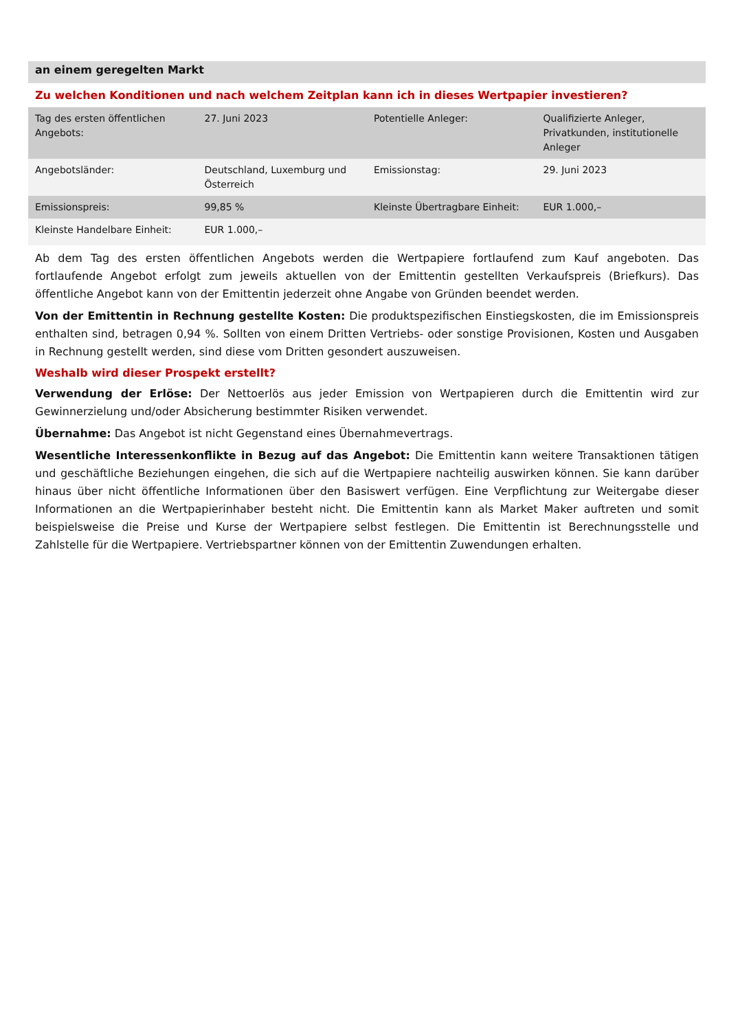an einem geregelten Markt
Zu welchen Konditionen und nach welchem Zeitplan kann ich in dieses Wertpapier investieren?
| Tag des ersten öffentlichen Angebots: | 27. Juni 2023 | Potentielle Anleger: | Qualifizierte Anleger, Privatkunden, institutionelle Anleger |
| Angebotsländer: | Deutschland, Luxemburg und Österreich | Emissionstag: | 29. Juni 2023 |
| Emissionspreis: | 99,85 % | Kleinste Übertragbare Einheit: | EUR 1.000,– |
| Kleinste Handelbare Einheit: | EUR 1.000,– | | |
Ab dem Tag des ersten öffentlichen Angebots werden die Wertpapiere fortlaufend zum Kauf angeboten. Das fortlaufende Angebot erfolgt zum jeweils aktuellen von der Emittentin gestellten Verkaufspreis (Briefkurs). Das öffentliche Angebot kann von der Emittentin jederzeit ohne Angabe von Gründen beendet werden.
Von der Emittentin in Rechnung gestellte Kosten: Die produktspezifischen Einstiegskosten, die im Emissionspreis enthalten sind, betragen 0,94 %. Sollten von einem Dritten Vertriebs- oder sonstige Provisionen, Kosten und Ausgaben in Rechnung gestellt werden, sind diese vom Dritten gesondert auszuweisen.
Weshalb wird dieser Prospekt erstellt?
Verwendung der Erlöse: Der Nettoerlös aus jeder Emission von Wertpapieren durch die Emittentin wird zur Gewinnerzielung und/oder Absicherung bestimmter Risiken verwendet.
Übernahme: Das Angebot ist nicht Gegenstand eines Übernahmevertrags.
Wesentliche Interessenkonflikte in Bezug auf das Angebot: Die Emittentin kann weitere Transaktionen tätigen und geschäftliche Beziehungen eingehen, die sich auf die Wertpapiere nachteilig auswirken können. Sie kann darüber hinaus über nicht öffentliche Informationen über den Basiswert verfügen. Eine Verpflichtung zur Weitergabe dieser Informationen an die Wertpapierinhaber besteht nicht. Die Emittentin kann als Market Maker auftreten und somit beispielsweise die Preise und Kurse der Wertpapiere selbst festlegen. Die Emittentin ist Berechnungsstelle und Zahlstelle für die Wertpapiere. Vertriebspartner können von der Emittentin Zuwendungen erhalten.